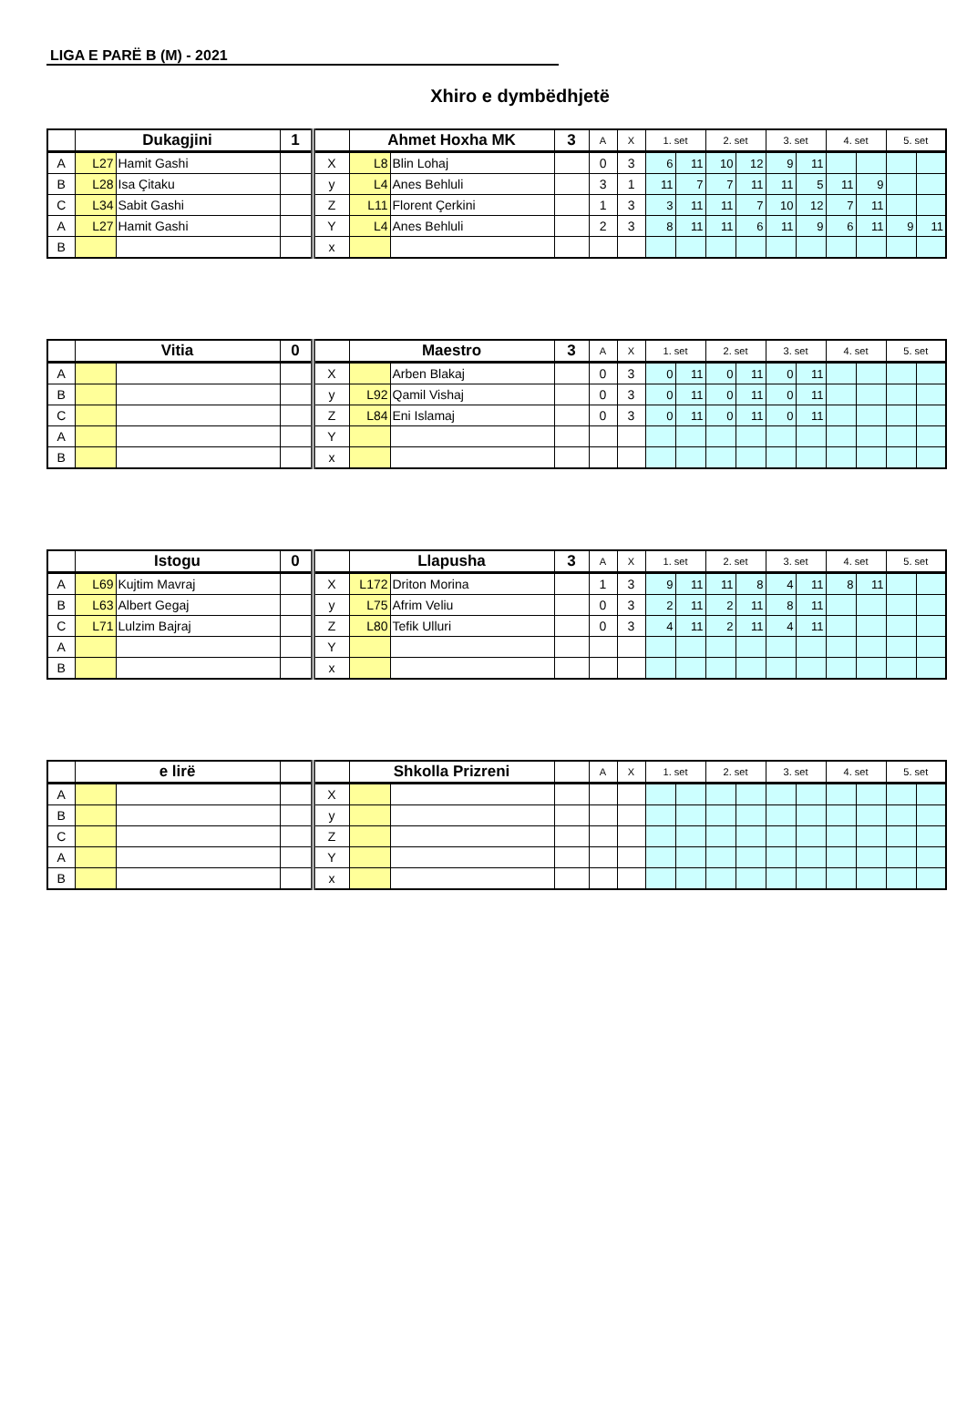LIGA E PARË B (M) - 2021
Xhiro e dymbëdhjetë
| | Dukagjini | | 1 | | Ahmet Hoxha MK | | 3 | A | X | 1. set | | 2. set | | 3. set | | 4. set | | 5. set | |
| --- | --- | --- | --- | --- | --- | --- | --- | --- | --- | --- | --- | --- | --- | --- | --- | --- | --- | --- | --- |
| A | L27 | Hamit Gashi | | X | L8 | Blin Lohaj | | 0 | 3 | 6 | 11 | 10 | 12 | 9 | 11 | | | | |
| B | L28 | Isa Çitaku | | y | L4 | Anes Behluli | | 3 | 1 | 11 | 7 | 7 | 11 | 11 | 5 | 11 | 9 | | |
| C | L34 | Sabit Gashi | | Z | L11 | Florent Çerkini | | 1 | 3 | 3 | 11 | 11 | 7 | 10 | 12 | 7 | 11 | | |
| A | L27 | Hamit Gashi | | Y | L4 | Anes Behluli | | 2 | 3 | 8 | 11 | 11 | 6 | 11 | 9 | 6 | 11 | 9 | 11 |
| B | | | | x | | | | | | | | | | | | | | | |
| | Vitia | | 0 | | Maestro | | 3 | A | X | 1. set | | 2. set | | 3. set | | 4. set | | 5. set | |
| --- | --- | --- | --- | --- | --- | --- | --- | --- | --- | --- | --- | --- | --- | --- | --- | --- | --- | --- | --- |
| A | | | | X | | Arben Blakaj | | 0 | 3 | 0 | 11 | 0 | 11 | 0 | 11 | | | | |
| B | | | | y | L92 | Qamil Vishaj | | 0 | 3 | 0 | 11 | 0 | 11 | 0 | 11 | | | | |
| C | | | | Z | L84 | Eni Islamaj | | 0 | 3 | 0 | 11 | 0 | 11 | 0 | 11 | | | | |
| A | | | | Y | | | | | | | | | | | | | | | |
| B | | | | x | | | | | | | | | | | | | | | |
| | Istogu | | 0 | | Llapusha | | 3 | A | X | 1. set | | 2. set | | 3. set | | 4. set | | 5. set | |
| --- | --- | --- | --- | --- | --- | --- | --- | --- | --- | --- | --- | --- | --- | --- | --- | --- | --- | --- | --- |
| A | L69 | Kujtim Mavraj | | X | L172 | Driton Morina | | 1 | 3 | 9 | 11 | 11 | 8 | 4 | 11 | 8 | 11 | | |
| B | L63 | Albert Gegaj | | y | L75 | Afrim Veliu | | 0 | 3 | 2 | 11 | 2 | 11 | 8 | 11 | | | | |
| C | L71 | Lulzim Bajraj | | Z | L80 | Tefik Ulluri | | 0 | 3 | 4 | 11 | 2 | 11 | 4 | 11 | | | | |
| A | | | | Y | | | | | | | | | | | | | | | |
| B | | | | x | | | | | | | | | | | | | | | |
| | e lirë | | | | Shkolla Prizreni | | | A | X | 1. set | | 2. set | | 3. set | | 4. set | | 5. set | |
| --- | --- | --- | --- | --- | --- | --- | --- | --- | --- | --- | --- | --- | --- | --- | --- | --- | --- | --- | --- |
| A | | | | X | | | | | | | | | | | | | | | |
| B | | | | y | | | | | | | | | | | | | | | |
| C | | | | Z | | | | | | | | | | | | | | | |
| A | | | | Y | | | | | | | | | | | | | | | |
| B | | | | x | | | | | | | | | | | | | | | |